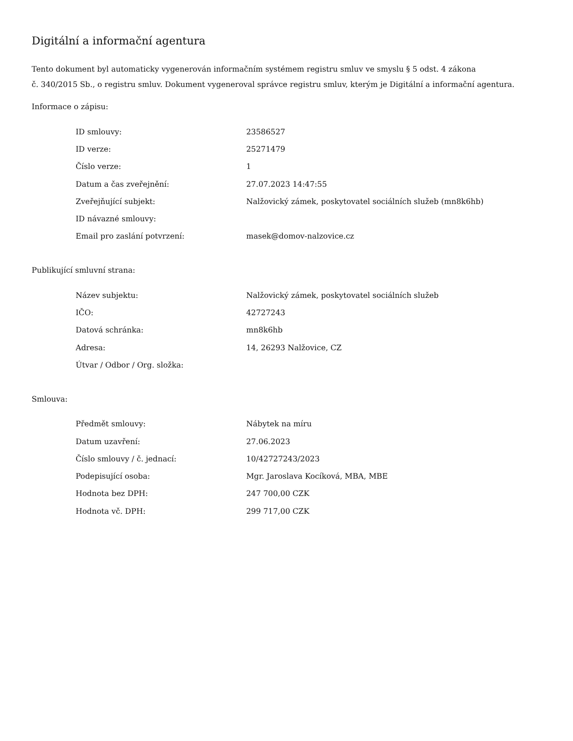Digitální a informační agentura
Tento dokument byl automaticky vygenerován informačním systémem registru smluv ve smyslu § 5 odst. 4 zákona
č. 340/2015 Sb., o registru smluv. Dokument vygeneroval správce registru smluv, kterým je Digitální a informační agentura.
Informace o zápisu:
| ID smlouvy: | 23586527 |
| ID verze: | 25271479 |
| Číslo verze: | 1 |
| Datum a čas zveřejnění: | 27.07.2023 14:47:55 |
| Zveřejňující subjekt: | Nalžovický zámek, poskytovatel sociálních služeb (mn8k6hb) |
| ID návazné smlouvy: | |
| Email pro zaslání potvrzení: | masek@domov-nalzovice.cz |
Publikující smluvní strana:
| Název subjektu: | Nalžovický zámek, poskytovatel sociálních služeb |
| IČO: | 42727243 |
| Datová schránka: | mn8k6hb |
| Adresa: | 14, 26293 Nalžovice, CZ |
| Útvar / Odbor / Org. složka: | |
Smlouva:
| Předmět smlouvy: | Nábytek na míru |
| Datum uzavření: | 27.06.2023 |
| Číslo smlouvy / č. jednací: | 10/42727243/2023 |
| Podepisující osoba: | Mgr. Jaroslava Kocíková, MBA, MBE |
| Hodnota bez DPH: | 247 700,00 CZK |
| Hodnota vč. DPH: | 299 717,00 CZK |